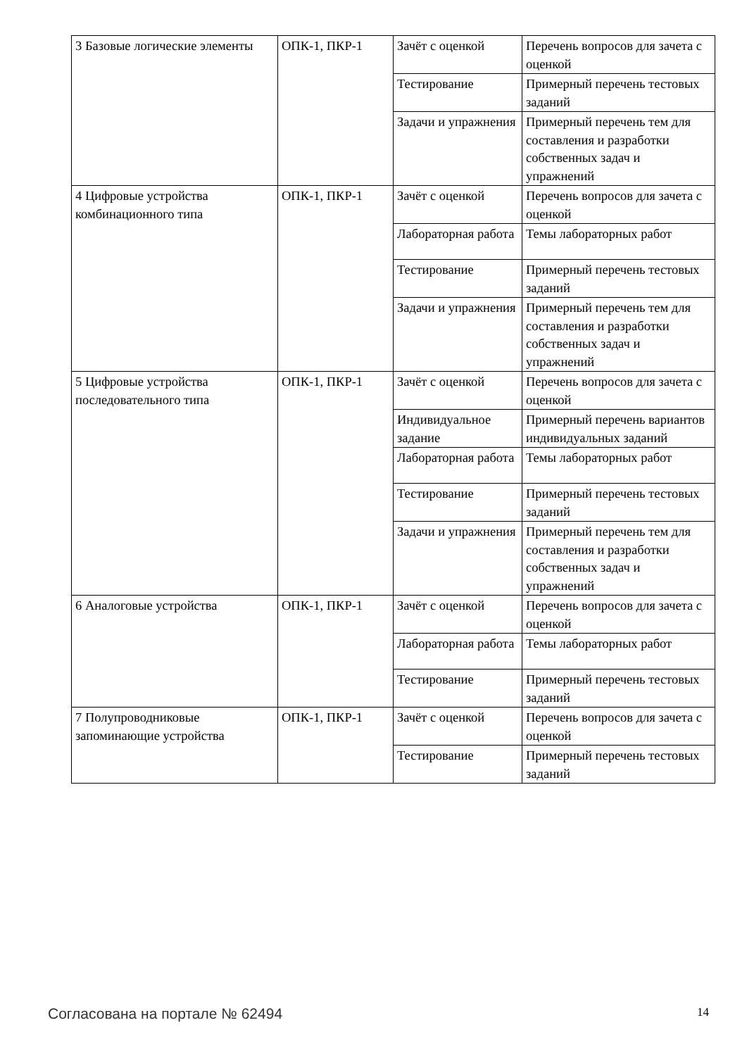| 3 Базовые логические элементы | ОПК-1, ПКР-1 | Зачёт с оценкой | Перечень вопросов для зачета с оценкой |
| | | Тестирование | Примерный перечень тестовых заданий |
| | | Задачи и упражнения | Примерный перечень тем для составления и разработки собственных задач и упражнений |
| 4 Цифровые устройства комбинационного типа | ОПК-1, ПКР-1 | Зачёт с оценкой | Перечень вопросов для зачета с оценкой |
| | | Лабораторная работа | Темы лабораторных работ |
| | | Тестирование | Примерный перечень тестовых заданий |
| | | Задачи и упражнения | Примерный перечень тем для составления и разработки собственных задач и упражнений |
| 5 Цифровые устройства последовательного типа | ОПК-1, ПКР-1 | Зачёт с оценкой | Перечень вопросов для зачета с оценкой |
| | | Индивидуальное задание | Примерный перечень вариантов индивидуальных заданий |
| | | Лабораторная работа | Темы лабораторных работ |
| | | Тестирование | Примерный перечень тестовых заданий |
| | | Задачи и упражнения | Примерный перечень тем для составления и разработки собственных задач и упражнений |
| 6 Аналоговые устройства | ОПК-1, ПКР-1 | Зачёт с оценкой | Перечень вопросов для зачета с оценкой |
| | | Лабораторная работа | Темы лабораторных работ |
| | | Тестирование | Примерный перечень тестовых заданий |
| 7 Полупроводниковые запоминающие устройства | ОПК-1, ПКР-1 | Зачёт с оценкой | Перечень вопросов для зачета с оценкой |
| | | Тестирование | Примерный перечень тестовых заданий |
Согласована на портале № 62494 14